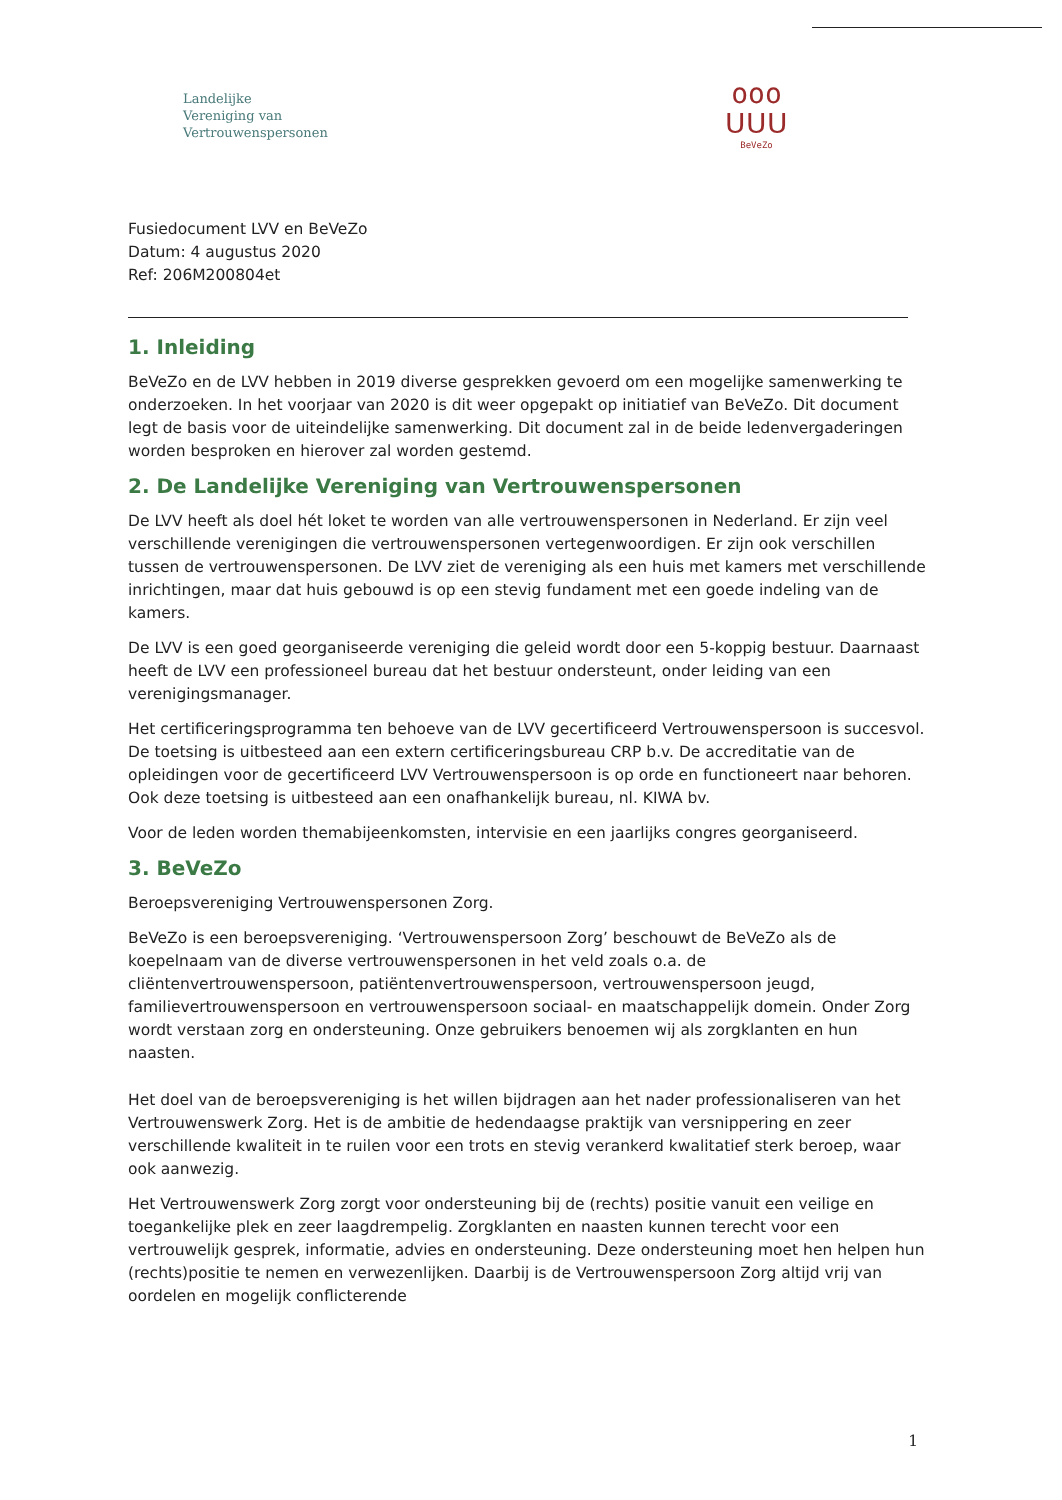Landelijke
Vereniging van
Vertrouwenspersonen
ooo
ᑌᑌᑌ
BeVeZo
Fusiedocument LVV en BeVeZo
Datum: 4 augustus 2020
Ref: 206M200804et
1. Inleiding
BeVeZo en de LVV hebben in 2019 diverse gesprekken gevoerd om een mogelijke samenwerking te onderzoeken. In het voorjaar van 2020 is dit weer opgepakt op initiatief van BeVeZo. Dit document legt de basis voor de uiteindelijke samenwerking. Dit document zal in de beide ledenvergaderingen worden besproken en hierover zal worden gestemd.
2. De Landelijke Vereniging van Vertrouwenspersonen
De LVV heeft als doel hét loket te worden van alle vertrouwenspersonen in Nederland. Er zijn veel verschillende verenigingen die vertrouwenspersonen vertegenwoordigen. Er zijn ook verschillen tussen de vertrouwenspersonen. De LVV ziet de vereniging als een huis met kamers met verschillende inrichtingen, maar dat huis gebouwd is op een stevig fundament met een goede indeling van de kamers.
De LVV is een goed georganiseerde vereniging die geleid wordt door een 5-koppig bestuur. Daarnaast heeft de LVV een professioneel bureau dat het bestuur ondersteunt, onder leiding van een verenigingsmanager.
Het certificeringsprogramma ten behoeve van de LVV gecertificeerd Vertrouwenspersoon is succesvol. De toetsing is uitbesteed aan een extern certificeringsbureau CRP b.v. De accreditatie van de opleidingen voor de gecertificeerd LVV Vertrouwenspersoon is op orde en functioneert naar behoren. Ook deze toetsing is uitbesteed aan een onafhankelijk bureau, nl. KIWA bv.
Voor de leden worden themabijeenkomsten, intervisie en een jaarlijks congres georganiseerd.
3. BeVeZo
Beroepsvereniging Vertrouwenspersonen Zorg.
BeVeZo is een beroepsvereniging. ‘Vertrouwenspersoon Zorg’ beschouwt de BeVeZo als de koepelnaam van de diverse vertrouwenspersonen in het veld zoals o.a. de cliëntenvertrouwenspersoon, patiëntenvertrouwenspersoon, vertrouwenspersoon jeugd, familievertrouwenspersoon en vertrouwenspersoon sociaal- en maatschappelijk domein. Onder Zorg wordt verstaan zorg en ondersteuning. Onze gebruikers benoemen wij als zorgklanten en hun naasten.
Het doel van de beroepsvereniging is het willen bijdragen aan het nader professionaliseren van het Vertrouwenswerk Zorg. Het is de ambitie de hedendaagse praktijk van versnippering en zeer verschillende kwaliteit in te ruilen voor een trots en stevig verankerd kwalitatief sterk beroep, waar ook aanwezig.
Het Vertrouwenswerk Zorg zorgt voor ondersteuning bij de (rechts) positie vanuit een veilige en toegankelijke plek en zeer laagdrempelig. Zorgklanten en naasten kunnen terecht voor een vertrouwelijk gesprek, informatie, advies en ondersteuning. Deze ondersteuning moet hen helpen hun (rechts)positie te nemen en verwezenlijken. Daarbij is de Vertrouwenspersoon Zorg altijd vrij van oordelen en mogelijk conflicterende
1